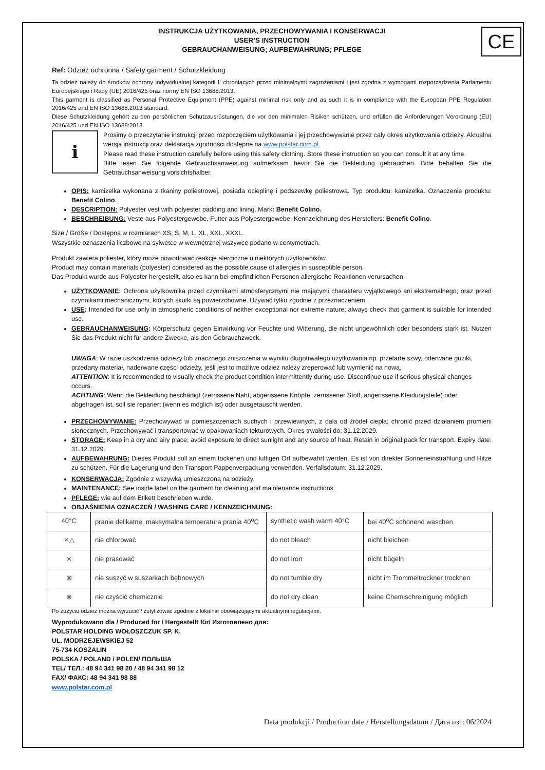CE
INSTRUKCJA UŻYTKOWANIA, PRZECHOWYWANIA I KONSERWACJI
USER’S INSTRUCTION
GEBRAUCHANWEISUNG; AUFBEWAHRUNG; PFLEGE
Ref: Odzież ochronna / Safety garment / Schutzkleidung
Ta odzież należy do środków ochrony indywidualnej kategorii I: chroniących przed minimalnymi zagrożeniami i jest zgodna z wymogami rozporządzenia Parlamentu Europejskiego i Rady (UE) 2016/425 oraz normy EN ISO 13688:2013.
This garment is classified as Personal Protective Equipment (PPE) against minimal risk only and as such it is in compliance with the European PPE Regulation 2016/425 and EN ISO 13688:2013 standard.
Diese Schutzkleidung gehört zu den persönlichen Schutzausrüstungen, die vor den minimalen Risiken schützen, und erfüllen die Anforderungen Verordnung (EU) 2016/425 und EN ISO 13688:2013.
i
Prosimy o przeczytanie instrukcji przed rozpoczęciem użytkowania i jej przechowywanie przez cały okres użytkowania odzieży. Aktualna wersja instrukcji oraz deklaracja zgodności dostępne na www.polstar.com.pl
Please read these instruction carefully before using this safety clothing. Store these instruction so you can consult it at any time.
Bitte lesen Sie folgende Gebrauchsanweisung aufmerksam bevor Sie die Bekleidung gebrauchen. Bitte behalten Sie die Gebrauchsanweisung vorsichtshalber.
OPIS: kamizelka wykonana z tkaniny poliestrowej, posiada ocieplinę i podszewkę poliestrową. Typ produktu: kamizelka. Oznaczenie produktu: Benefit Colino.
DESCRIPTION: Polyester vest with polyester padding and lining. Mark: Benefit Colino.
BESCHREIBUNG: Veste aus Polyestergewebe, Futter aus Polyestergewebe. Kennzeichnung des Herstellers: Benefit Colino.
Size / Größe / Dostępna w rozmiarach XS, S, M, L, XL, XXL, XXXL.
Wszystkie oznaczenia liczbowe na sylwetce w wewnętrznej wszywce podano w centymetrach.
Produkt zawiera poliester, który może powodować reakcje alergiczne u niektórych użytkowników.
Product may contain materials (polyester) considered as the possible cause of allergies in susceptible person.
Das Produkt wurde aus Polyester hergestellt, also es kann bei empfindlichen Personen allergische Reaktionen verursachen.
UŻYTKOWANIE: Ochrona użytkownika przed czynnikami atmosferycznymi nie mającymi charakteru wyjątkowego ani ekstremalnego; oraz przed czynnikami mechanicznymi, których skutki są powierzchowne. Używać tylko zgodnie z przeznaczeniem.
USE: Intended for use only in atmospheric conditions of neither exceptional nor extreme nature; always check that garment is suitable for intended use.
GEBRAUCHANWEISUNG: Körperschutz gegen Einwirkung vor Feuchte und Witterung, die nicht ungewöhnlich oder besonders stark ist. Nutzen Sie das Produkt nicht für andere Zwecke, als den Gebrauchzweck.
UWAGA: W razie uszkodzenia odzieży lub znacznego zniszczenia w wyniku długotrwałego użytkowania np. przetarte szwy, oderwane guziki, przedarty materiał, naderwane części odzieży, jeśli jest to możliwe odzież należy zreperować lub wymienić na nową.
ATTENTION: It is recommended to visually check the product condition intermittently during use. Discontinue use if serious physical changes occurs.
ACHTUNG: Wenn die Bekleidung beschädigt (zerrissene Naht, abgerissene Knöpfe, zerrissener Stoff, angerissene Kleidungsteile) oder abgetragen ist, soll sie repariert (wenn es möglich ist) oder ausgetauscht werden.
PRZECHOWYWANIE: Przechowywać w pomieszczeniach suchych i przewiewnych, z dala od źródeł ciepła; chronić przed działaniem promieni słonecznych. Przechowywać i transportować w opakowaniach tekturowych. Okres trwałości do: 31.12.2029.
STORAGE: Keep in a dry and airy place; avoid exposure to direct sunlight and any source of heat. Retain in original pack for transport. Expiry date: 31.12.2029.
AUFBEWAHRUNG: Dieses Produkt soll an einem tockenen und luftigen Ort aufbewahrt werden. Es ist von direkter Sonneneinstrahlung und Hitze zu schützen. Für die Lagerung und den Transport Pappenverpackung verwenden. Verfallsdatum: 31.12.2029.
KONSERWACJA: Zgodnie z wszywką umieszczoną na odzieży.
MAINTENANCE: See inside label on the garment for cleaning and maintenance instructions.
PFLEGE: wie auf dem Etikett beschrieben wurde.
OBJAŚNIENIA OZNACZEŃ / WASHING CARE / KENNZEICHNUNG:
| 40°C | pranie delikatne, maksymalna temperatura prania 40<sup>o</sup>C | synthetic wash warm 40°C | bei 40<sup>o</sup>C schonend waschen |
| ⨯△ | nie chlorować | do not bleach | nicht bleichen |
| ⨯ | nie prasować | do not iron | nicht bügeln |
| ⊠ | nie suszyć w suszarkach bębnowych | do not tumble dry | nicht im Trommeltrockner trocknen |
| ⊗ | nie czyścić chemicznie | do not dry clean | keine Chemischreinigung möglich |
Po zużyciu odzież można wyrzucić / zutylizować zgodnie z lokalnie obowiązującymi aktualnymi regulacjami.
Wyprodukowano dla / Produced for / Hergestellt für/ Изготовлено для:
POLSTAR HOLDING WOŁOSZCZUK SP. K.
UL. MODRZEJEWSKIEJ 52
75-734 KOSZALIN
POLSKA / POLAND / POLEN/ ПОЛЬША
TEL/ ТЕЛ.: 48 94 341 98 20 / 48 94 341 98 12
FAX/ ФАКС: 48 94 341 98 88
www.polstar.com.pl
Data produkcji / Production date / Herstellungsdatum / Дата изг: 06/2024